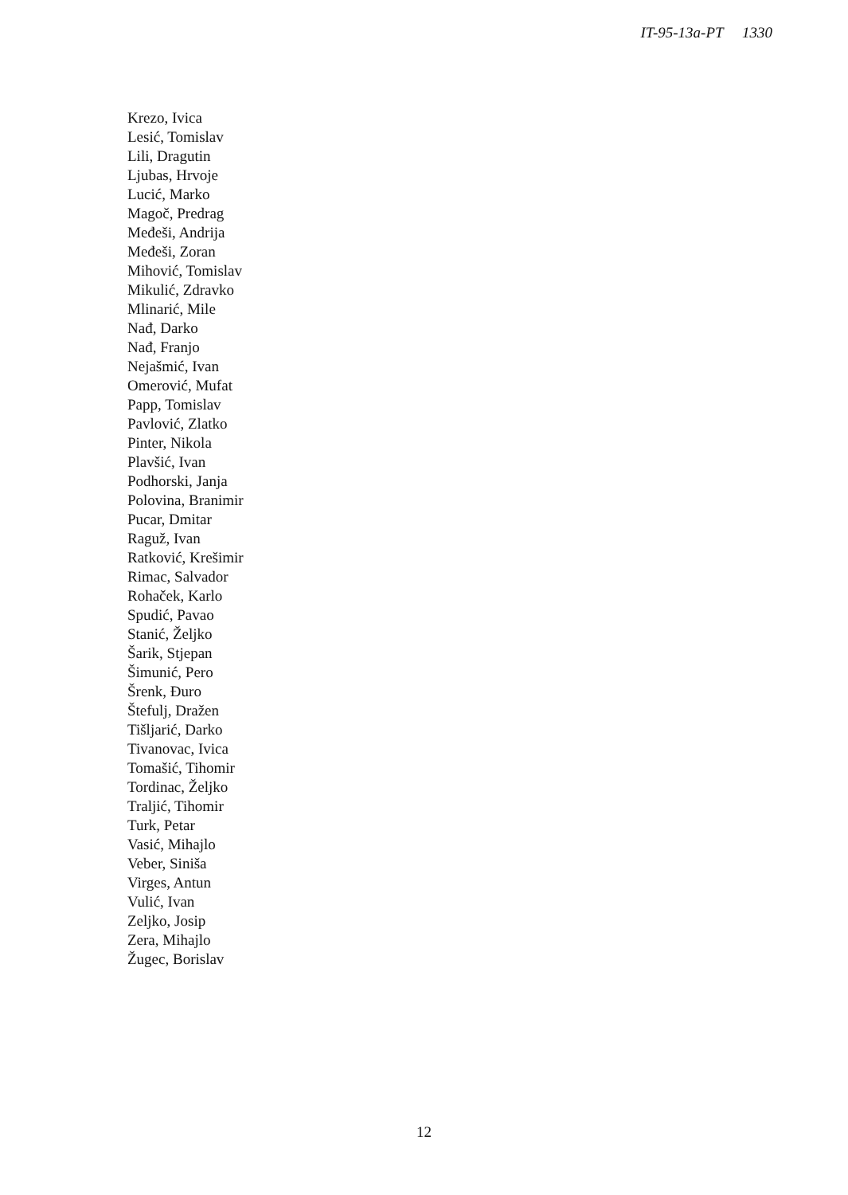IT-95-13a-PT 1330
Krezo, Ivica
Lesić, Tomislav
Lili, Dragutin
Ljubas, Hrvoje
Lucić, Marko
Magoč, Predrag
Međeši, Andrija
Međeši, Zoran
Mihović, Tomislav
Mikulić, Zdravko
Mlinarić, Mile
Nađ, Darko
Nađ, Franjo
Nejašmić, Ivan
Omerović, Mufat
Papp, Tomislav
Pavlović, Zlatko
Pinter, Nikola
Plavšić, Ivan
Podhorski, Janja
Polovina, Branimir
Pucar, Dmitar
Raguž, Ivan
Ratković, Krešimir
Rimac, Salvador
Rohaček, Karlo
Spudić, Pavao
Stanić, Željko
Šarik, Stjepan
Šimunić, Pero
Šrenk, Đuro
Štefulj, Dražen
Tišljarić, Darko
Tivanovac, Ivica
Tomašić, Tihomir
Tordinac, Željko
Traljić, Tihomir
Turk, Petar
Vasić, Mihajlo
Veber, Siniša
Virges, Antun
Vulić, Ivan
Zeljko, Josip
Zera, Mihajlo
Žugec, Borislav
12